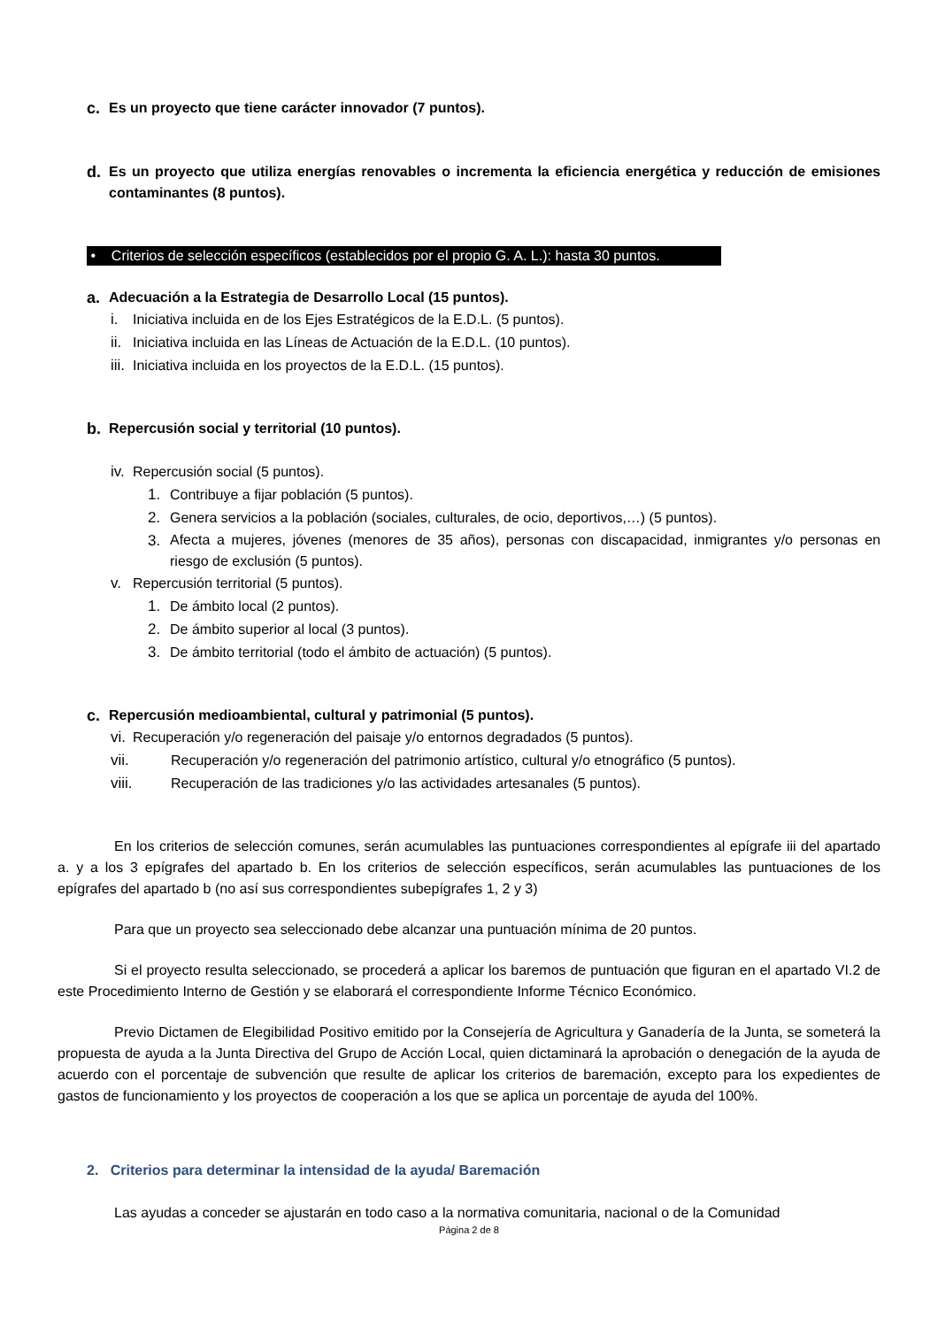c. Es un proyecto que tiene carácter innovador (7 puntos).
d. Es un proyecto que utiliza energías renovables o incrementa la eficiencia energética y reducción de emisiones contaminantes (8 puntos).
• Criterios de selección específicos (establecidos por el propio G. A. L.): hasta 30 puntos.
a. Adecuación a la Estrategia de Desarrollo Local (15 puntos).
i. Iniciativa incluida en de los Ejes Estratégicos de la E.D.L. (5 puntos).
ii. Iniciativa incluida en las Líneas de Actuación de la E.D.L. (10 puntos).
iii. Iniciativa incluida en los proyectos de la E.D.L. (15 puntos).
b. Repercusión social y territorial (10 puntos).
iv. Repercusión social (5 puntos).
1. Contribuye a fijar población (5 puntos).
2. Genera servicios a la población (sociales, culturales, de ocio, deportivos,…) (5 puntos).
3. Afecta a mujeres, jóvenes (menores de 35 años), personas con discapacidad, inmigrantes y/o personas en riesgo de exclusión (5 puntos).
v. Repercusión territorial (5 puntos).
1. De ámbito local (2 puntos).
2. De ámbito superior al local (3 puntos).
3. De ámbito territorial (todo el ámbito de actuación) (5 puntos).
c. Repercusión medioambiental, cultural y patrimonial (5 puntos).
vi. Recuperación y/o regeneración del paisaje y/o entornos degradados (5 puntos).
vii. Recuperación y/o regeneración del patrimonio artístico, cultural y/o etnográfico (5 puntos).
viii. Recuperación de las tradiciones y/o las actividades artesanales (5 puntos).
En los criterios de selección comunes, serán acumulables las puntuaciones correspondientes al epígrafe iii del apartado a. y a los 3 epígrafes del apartado b. En los criterios de selección específicos, serán acumulables las puntuaciones de los epígrafes del apartado b (no así sus correspondientes subepígrafes 1, 2 y 3)
Para que un proyecto sea seleccionado debe alcanzar una puntuación mínima de 20 puntos.
Si el proyecto resulta seleccionado, se procederá a aplicar los baremos de puntuación que figuran en el apartado VI.2 de este Procedimiento Interno de Gestión y se elaborará el correspondiente Informe Técnico Económico.
Previo Dictamen de Elegibilidad Positivo emitido por la Consejería de Agricultura y Ganadería de la Junta, se someterá la propuesta de ayuda a la Junta Directiva del Grupo de Acción Local, quien dictaminará la aprobación o denegación de la ayuda de acuerdo con el porcentaje de subvención que resulte de aplicar los criterios de baremación, excepto para los expedientes de gastos de funcionamiento y los proyectos de cooperación a los que se aplica un porcentaje de ayuda del 100%.
2. Criterios para determinar la intensidad de la ayuda/ Baremación
Las ayudas a conceder se ajustarán en todo caso a la normativa comunitaria, nacional o de la Comunidad
Página 2 de 8